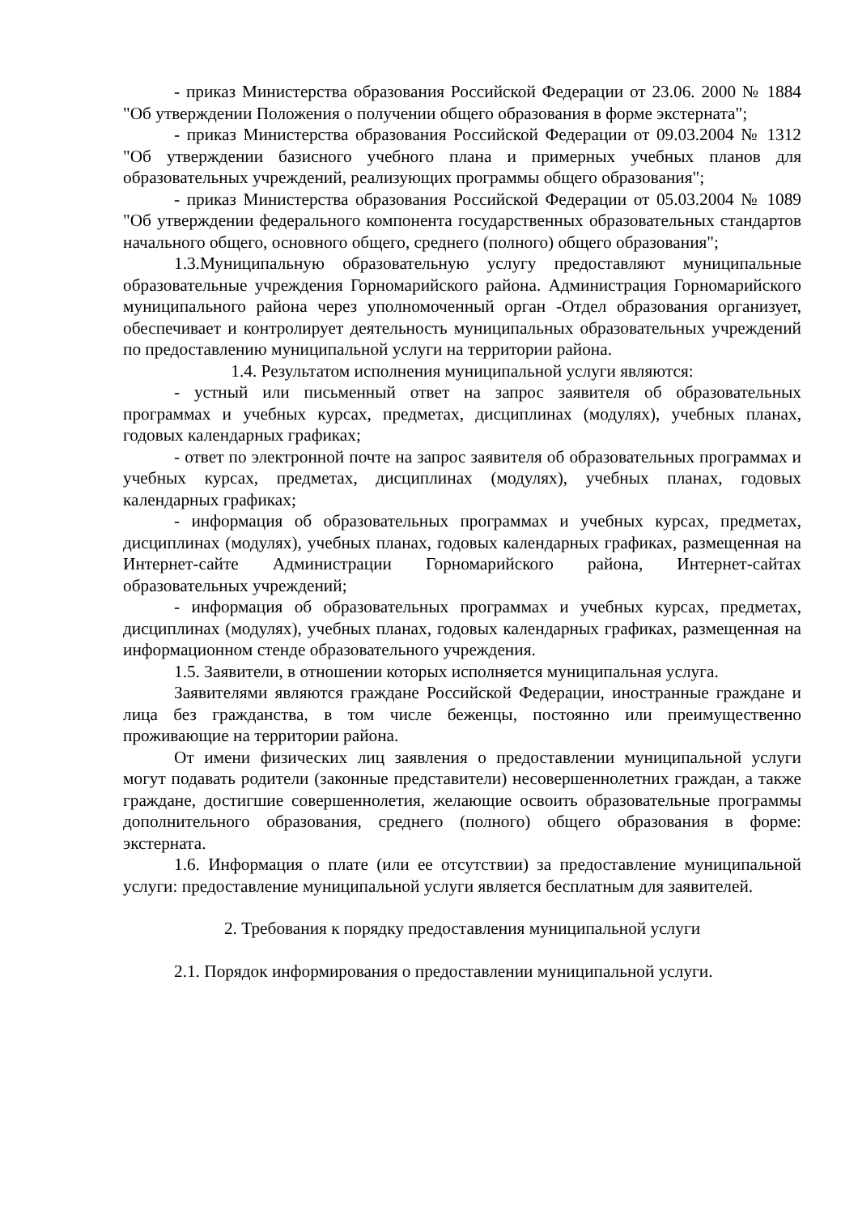- приказ Министерства образования Российской Федерации от 23.06. 2000 № 1884 "Об утверждении Положения о получении общего образования в форме экстерната";
- приказ Министерства образования Российской Федерации от 09.03.2004 № 1312 "Об утверждении базисного учебного плана и примерных учебных планов для образовательных учреждений, реализующих программы общего образования";
- приказ Министерства образования Российской Федерации от 05.03.2004 № 1089 "Об утверждении федерального компонента государственных образовательных стандартов начального общего, основного общего, среднего (полного) общего образования";
1.3.Муниципальную образовательную услугу предоставляют муниципальные образовательные учреждения Горномарийского района. Администрация Горномарийского муниципального района через уполномоченный орган -Отдел образования организует, обеспечивает и контролирует деятельность муниципальных образовательных учреждений по предоставлению муниципальной услуги на территории района.
1.4. Результатом исполнения муниципальной услуги являются:
- устный или письменный ответ на запрос заявителя об образовательных программах и учебных курсах, предметах, дисциплинах (модулях), учебных планах, годовых календарных графиках;
- ответ по электронной почте на запрос заявителя об образовательных программах и учебных курсах, предметах, дисциплинах (модулях), учебных планах, годовых календарных графиках;
- информация об образовательных программах и учебных курсах, предметах, дисциплинах (модулях), учебных планах, годовых календарных графиках, размещенная на Интернет-сайте Администрации Горномарийского района, Интернет-сайтах образовательных учреждений;
- информация об образовательных программах и учебных курсах, предметах, дисциплинах (модулях), учебных планах, годовых календарных графиках, размещенная на информационном стенде образовательного учреждения.
1.5. Заявители, в отношении которых исполняется муниципальная услуга.
Заявителями являются граждане Российской Федерации, иностранные граждане и лица без гражданства, в том числе беженцы, постоянно или преимущественно проживающие на территории района.
От имени физических лиц заявления о предоставлении муниципальной услуги могут подавать родители (законные представители) несовершеннолетних граждан, а также граждане, достигшие совершеннолетия, желающие освоить образовательные программы дополнительного образования, среднего (полного) общего образования в форме: экстерната.
1.6. Информация о плате (или ее отсутствии) за предоставление муниципальной услуги: предоставление муниципальной услуги является бесплатным для заявителей.
2. Требования к порядку предоставления муниципальной услуги
2.1. Порядок информирования о предоставлении муниципальной услуги.